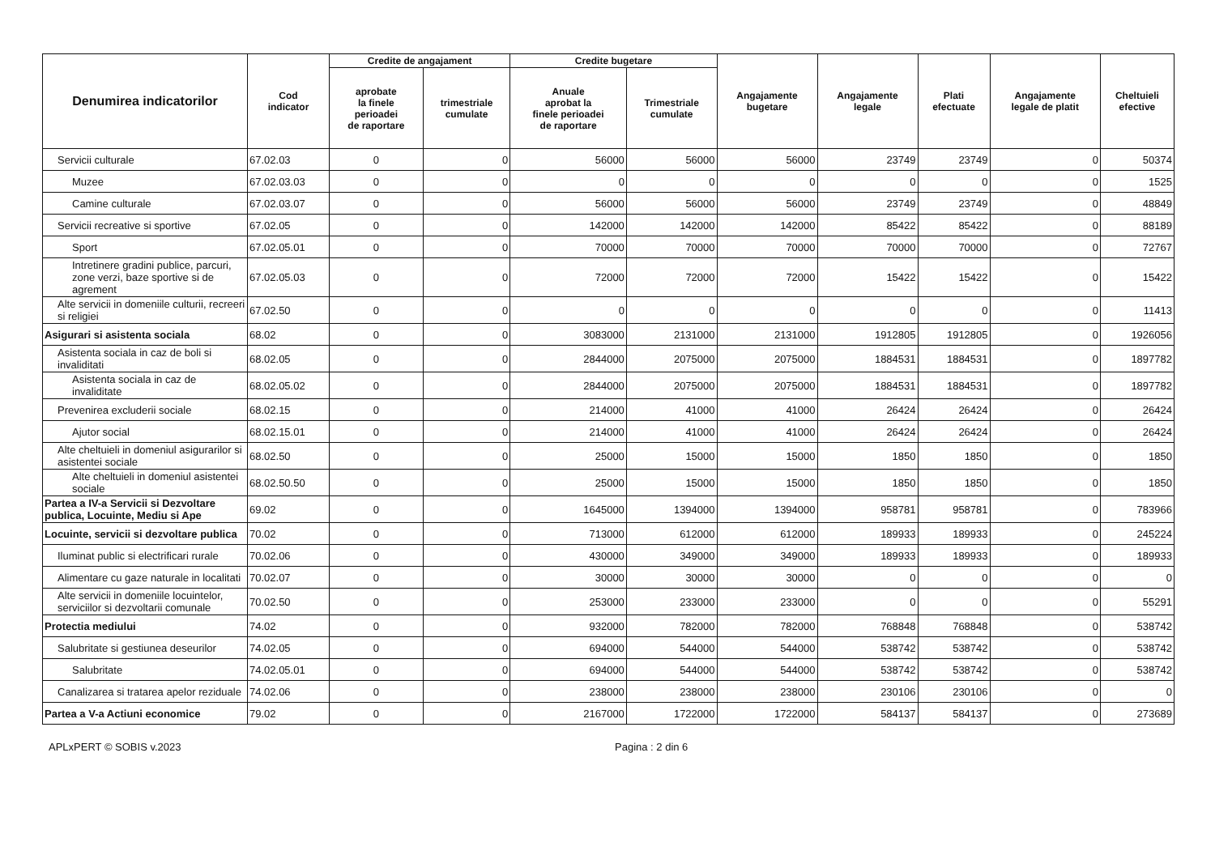| Denumirea indicatorilor | Cod indicator | Credite de angajament | | Credite bugetare | | Angajamente bugetare | Angajamente legale | Plati efectuate | Angajamente legale de platit | Cheltuieli efective |
| --- | --- | --- | --- | --- | --- | --- | --- | --- | --- | --- |
| | | aprobate la finele perioadei de raportare | trimestriale cumulate | Anuale aprobat la finele perioadei de raportare | Trimestriale cumulate | | | | | |
| Servicii culturale | 67.02.03 | 0 | 0 | 56000 | 56000 | 56000 | 23749 | 23749 | 0 | 50374 |
| Muzee | 67.02.03.03 | 0 | 0 | 0 | 0 | 0 | 0 | 0 | 0 | 1525 |
| Camine culturale | 67.02.03.07 | 0 | 0 | 56000 | 56000 | 56000 | 23749 | 23749 | 0 | 48849 |
| Servicii recreative si sportive | 67.02.05 | 0 | 0 | 142000 | 142000 | 142000 | 85422 | 85422 | 0 | 88189 |
| Sport | 67.02.05.01 | 0 | 0 | 70000 | 70000 | 70000 | 70000 | 70000 | 0 | 72767 |
| Intretinere gradini publice, parcuri, zone verzi, baze sportive si de agrement | 67.02.05.03 | 0 | 0 | 72000 | 72000 | 72000 | 15422 | 15422 | 0 | 15422 |
| Alte servicii in domeniile culturii, recreeri si religiei | 67.02.50 | 0 | 0 | 0 | 0 | 0 | 0 | 0 | 0 | 11413 |
| Asigurari si asistenta sociala | 68.02 | 0 | 0 | 3083000 | 2131000 | 2131000 | 1912805 | 1912805 | 0 | 1926056 |
| Asistenta sociala in caz de boli si invaliditati | 68.02.05 | 0 | 0 | 2844000 | 2075000 | 2075000 | 1884531 | 1884531 | 0 | 1897782 |
| Asistenta sociala in caz de invaliditate | 68.02.05.02 | 0 | 0 | 2844000 | 2075000 | 2075000 | 1884531 | 1884531 | 0 | 1897782 |
| Prevenirea excluderii sociale | 68.02.15 | 0 | 0 | 214000 | 41000 | 41000 | 26424 | 26424 | 0 | 26424 |
| Ajutor social | 68.02.15.01 | 0 | 0 | 214000 | 41000 | 41000 | 26424 | 26424 | 0 | 26424 |
| Alte cheltuieli in domeniul asigurarilor si asistentei sociale | 68.02.50 | 0 | 0 | 25000 | 15000 | 15000 | 1850 | 1850 | 0 | 1850 |
| Alte cheltuieli in domeniul asistentei sociale | 68.02.50.50 | 0 | 0 | 25000 | 15000 | 15000 | 1850 | 1850 | 0 | 1850 |
| Partea a IV-a Servicii si Dezvoltare publica, Locuinte, Mediu si Ape | 69.02 | 0 | 0 | 1645000 | 1394000 | 1394000 | 958781 | 958781 | 0 | 783966 |
| Locuinte, servicii si dezvoltare publica | 70.02 | 0 | 0 | 713000 | 612000 | 612000 | 189933 | 189933 | 0 | 245224 |
| Iluminat public si electrificari rurale | 70.02.06 | 0 | 0 | 430000 | 349000 | 349000 | 189933 | 189933 | 0 | 189933 |
| Alimentare cu gaze naturale in localitati | 70.02.07 | 0 | 0 | 30000 | 30000 | 30000 | 0 | 0 | 0 | 0 |
| Alte servicii in domeniile locuintelor, serviciilor si dezvoltarii comunale | 70.02.50 | 0 | 0 | 253000 | 233000 | 233000 | 0 | 0 | 0 | 55291 |
| Protectia mediului | 74.02 | 0 | 0 | 932000 | 782000 | 782000 | 768848 | 768848 | 0 | 538742 |
| Salubritate si gestiunea deseurilor | 74.02.05 | 0 | 0 | 694000 | 544000 | 544000 | 538742 | 538742 | 0 | 538742 |
| Salubritate | 74.02.05.01 | 0 | 0 | 694000 | 544000 | 544000 | 538742 | 538742 | 0 | 538742 |
| Canalizarea si tratarea apelor reziduale | 74.02.06 | 0 | 0 | 238000 | 238000 | 238000 | 230106 | 230106 | 0 | 0 |
| Partea a V-a Actiuni economice | 79.02 | 0 | 0 | 2167000 | 1722000 | 1722000 | 584137 | 584137 | 0 | 273689 |
APLxPERT © SOBIS v.2023 Pagina : 2 din 6